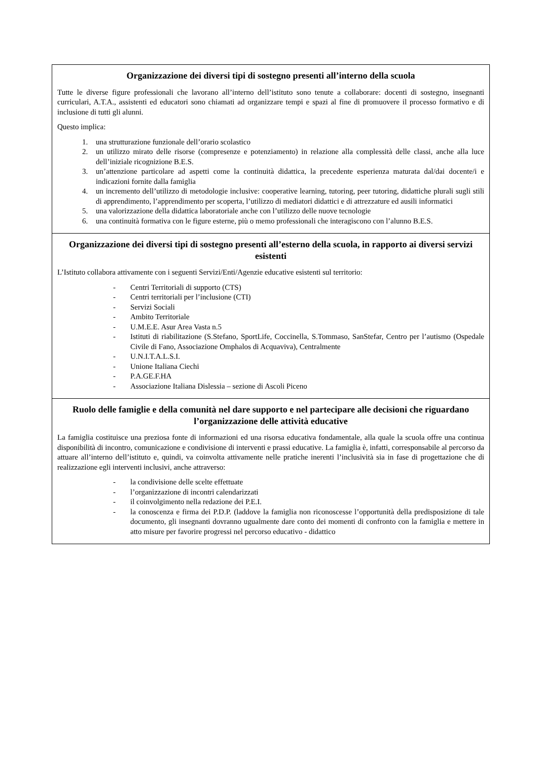| Organizzazione dei diversi tipi di sostegno presenti all’interno della scuola Tutte le diverse figure professionali che lavorano all’interno dell’istituto sono tenute a collaborare: docenti di sostegno, insegnanti curriculari, A.T.A., assistenti ed educatori sono chiamati ad organizzare tempi e spazi al fine di promuovere il processo formativo e di inclusione di tutti gli alunni. Questo implica: 1. una strutturazione funzionale dell’orario scolastico 2. un utilizzo mirato delle risorse (compresenze e potenziamento) in relazione alla complessità delle classi, anche alla luce dell’iniziale ricognizione B.E.S. 3. un’attenzione particolare ad aspetti come la continuità didattica, la precedente esperienza maturata dal/dai docente/i e indicazioni fornite dalla famiglia 4. un incremento dell’utilizzo di metodologie inclusive: cooperative learning, tutoring, peer tutoring, didattiche plurali sugli stili di apprendimento, l’apprendimento per scoperta, l’utilizzo di mediatori didattici e di attrezzature ed ausili informatici 5. una valorizzazione della didattica laboratoriale anche con l’utilizzo delle nuove tecnologie 6. una continuità formativa con le figure esterne, più o memo professionali che interagiscono con l’alunno B.E.S. |
| Organizzazione dei diversi tipi di sostegno presenti all’esterno della scuola, in rapporto ai diversi servizi esistenti L’Istituto collabora attivamente con i seguenti Servizi/Enti/Agenzie educative esistenti sul territorio: - Centri Territoriali di supporto (CTS) - Centri territoriali per l’inclusione (CTI) - Servizi Sociali - Ambito Territoriale - U.M.E.E. Asur Area Vasta n.5 - Istituti di riabilitazione (S.Stefano, SportLife, Coccinella, S.Tommaso, SanStefar, Centro per l’autismo (Ospedale Civile di Fano, Associazione Omphalos di Acquaviva), Centralmente - U.N.I.T.A.L.S.I. - Unione Italiana Ciechi - P.A.GE.F.HA - Associazione Italiana Dislessia – sezione di Ascoli Piceno |
| Ruolo delle famiglie e della comunità nel dare supporto e nel partecipare alle decisioni che riguardano l’organizzazione delle attività educative La famiglia costituisce una preziosa fonte di informazioni ed una risorsa educativa fondamentale, alla quale la scuola offre una continua disponibilità di incontro, comunicazione e condivisione di interventi e prassi educative. La famiglia è, infatti, corresponsabile al percorso da attuare all’interno dell’istituto e, quindi, va coinvolta attivamente nelle pratiche inerenti l’inclusività sia in fase di progettazione che di realizzazione egli interventi inclusivi, anche attraverso: - la condivisione delle scelte effettuate - l’organizzazione di incontri calendarizzati - il coinvolgimento nella redazione dei P.E.I. - la conoscenza e firma dei P.D.P. (laddove la famiglia non riconoscesse l’opportunità della predisposizione di tale documento, gli insegnanti dovranno ugualmente dare conto dei momenti di confronto con la famiglia e mettere in atto misure per favorire progressi nel percorso educativo - didattico |